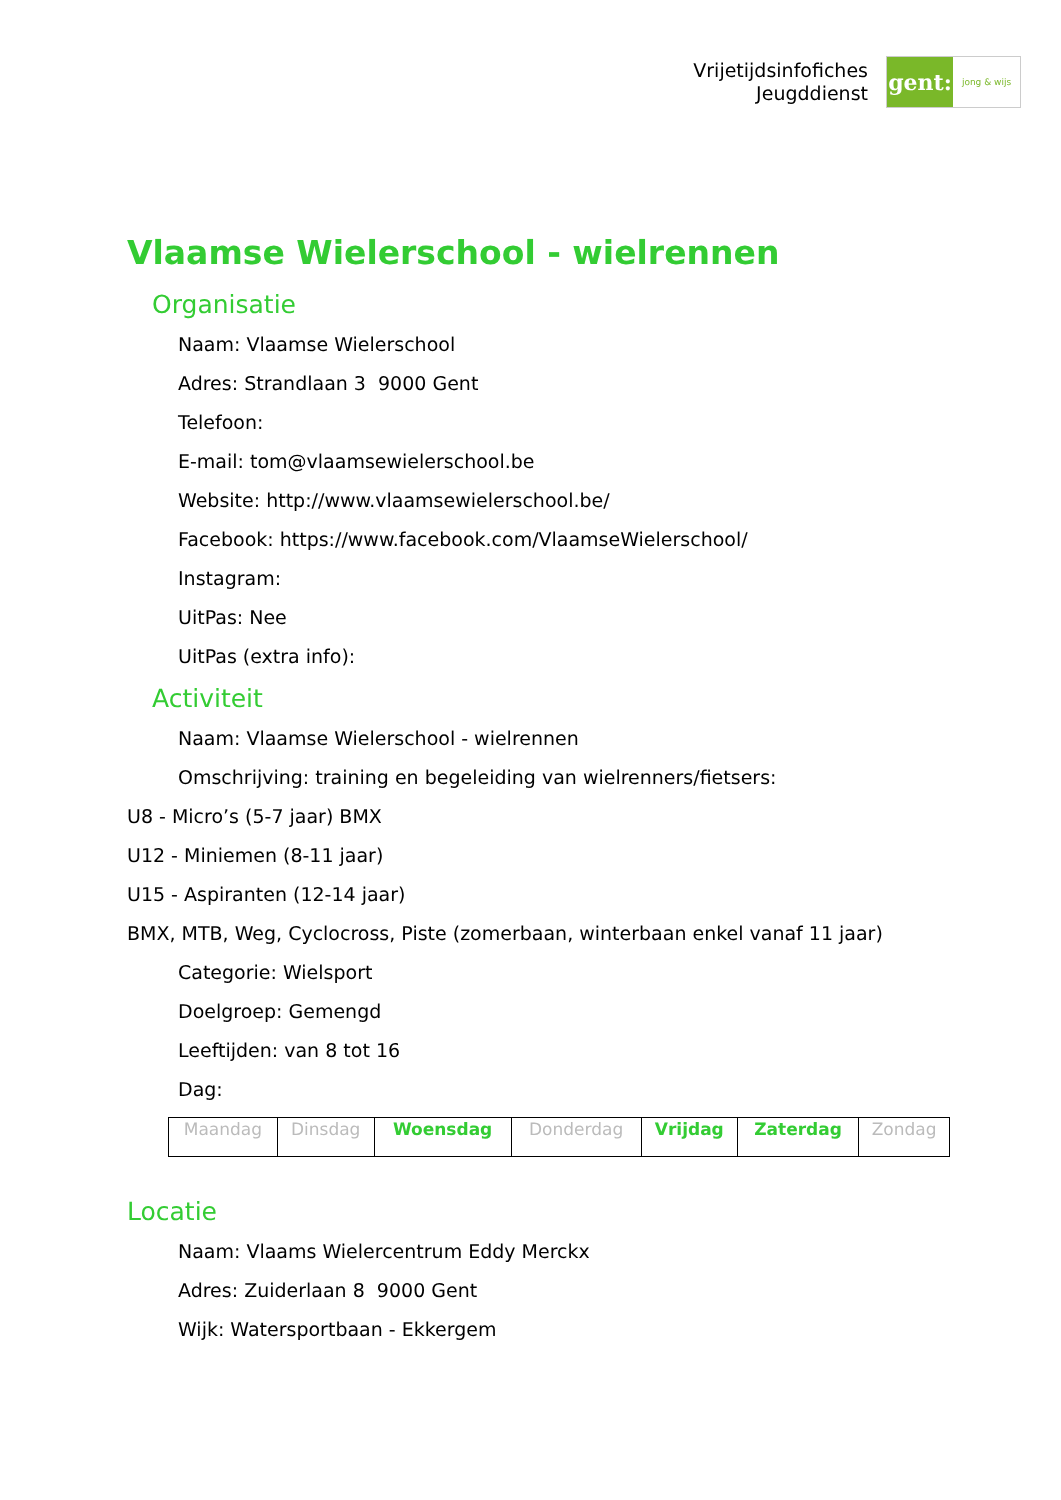Vrijetijdsinfofiches
Jeugddienst
gent:
jong & wijs
Vlaamse Wielerschool - wielrennen
Organisatie
Naam: Vlaamse Wielerschool
Adres: Strandlaan 3 9000 Gent
Telefoon:
E-mail: tom@vlaamsewielerschool.be
Website: http://www.vlaamsewielerschool.be/
Facebook: https://www.facebook.com/VlaamseWielerschool/
Instagram:
UitPas: Nee
UitPas (extra info):
Activiteit
Naam: Vlaamse Wielerschool - wielrennen
Omschrijving: training en begeleiding van wielrenners/fietsers:
U8 - Micro’s (5-7 jaar) BMX
U12 - Miniemen (8-11 jaar)
U15 - Aspiranten (12-14 jaar)
BMX, MTB, Weg, Cyclocross, Piste (zomerbaan, winterbaan enkel vanaf 11 jaar)
Categorie: Wielsport
Doelgroep: Gemengd
Leeftijden: van 8 tot 16
Dag:
| Maandag | Dinsdag | Woensdag | Donderdag | Vrijdag | Zaterdag | Zondag |
Locatie
Naam: Vlaams Wielercentrum Eddy Merckx
Adres: Zuiderlaan 8 9000 Gent
Wijk: Watersportbaan - Ekkergem